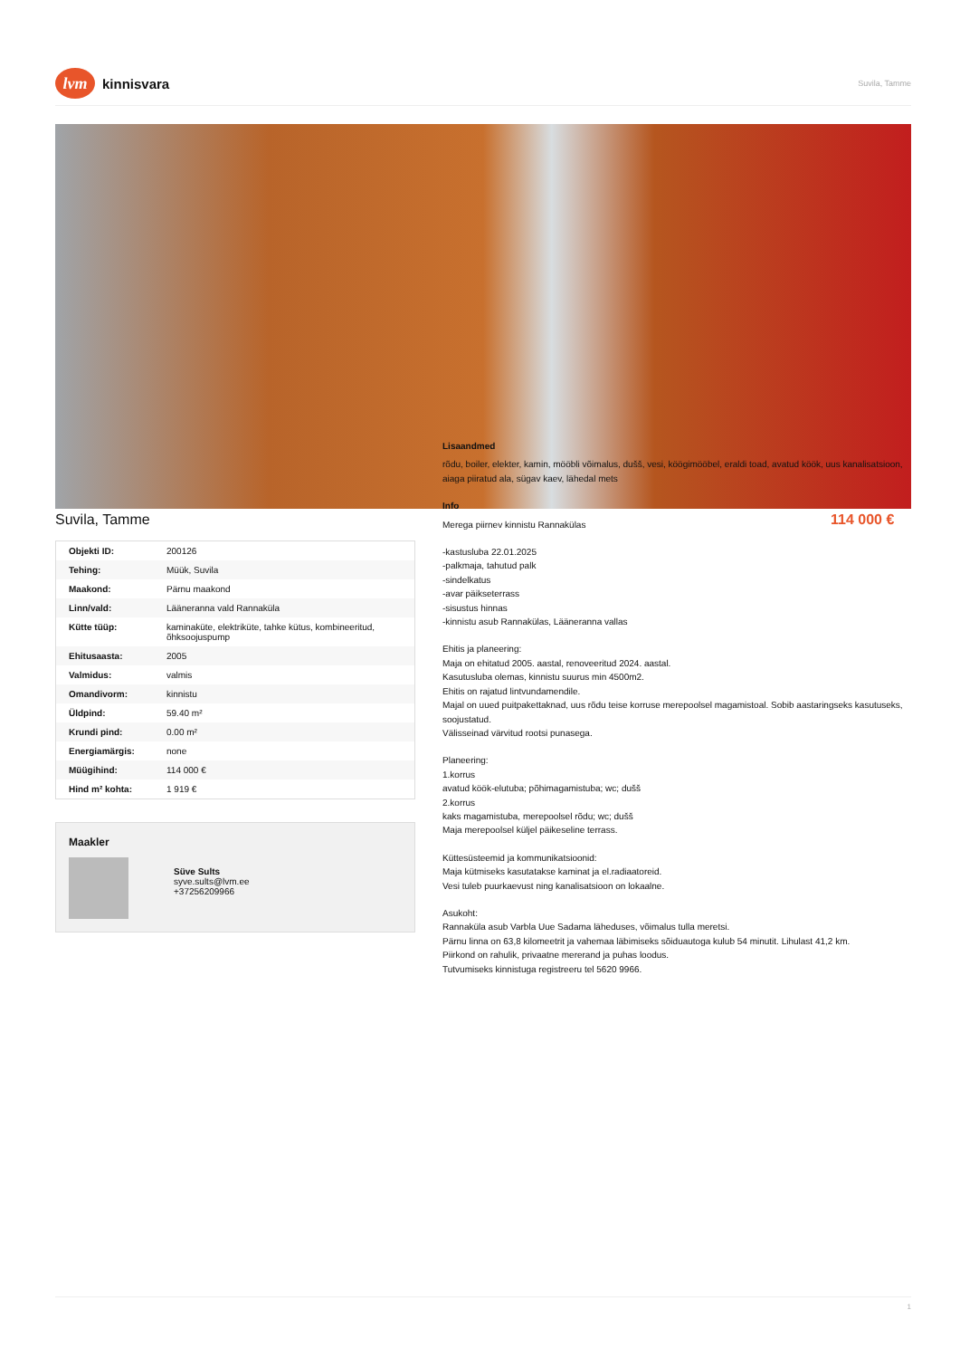lvm kinnisvara
Suvila, Tamme
Suvila, Tamme
| Objekti ID: | 200126 |
| Tehing: | Müük, Suvila |
| Maakond: | Pärnu maakond |
| Linn/vald: | Lääneranna vald Rannaküla |
| Kütte tüüp: | kaminaküte, elektriküte, tahke kütus, kombineeritud, õhksoojuspump |
| Ehitusaasta: | 2005 |
| Valmidus: | valmis |
| Omandivorm: | kinnistu |
| Üldpind: | 59.40 m² |
| Krundi pind: | 0.00 m² |
| Energiamärgis: | none |
| Müügihind: | 114 000 € |
| Hind m² kohta: | 1 919 € |
Maakler
Süve Sults
syve.sults@lvm.ee
+37256209966
114 000 €
Lisaandmed
rõdu, boiler, elekter, kamin, mööbli võimalus, dušš, vesi, köögimööbel, eraldi toad, avatud köök, uus kanalisatsioon, aiaga piiratud ala, sügav kaev, lähedal mets
Info
Merega piirnev kinnistu Rannakülas
-kastusluba 22.01.2025
-palkmaja, tahutud palk
-sindelkatus
-avar päikseterrass
-sisustus hinnas
-kinnistu asub Rannakülas, Lääneranna vallas
Ehitis ja planeering:
Maja on ehitatud 2005. aastal, renoveeritud 2024. aastal.
Kasutusluba olemas, kinnistu suurus min 4500m2.
Ehitis on rajatud lintvundamendile.
Majal on uued puitpakettaknad, uus rõdu teise korruse merepoolsel magamistoal. Sobib aastaringseks kasutuseks, soojustatud.
Välisseinad värvitud rootsi punasega.
Planeering:
1.korrus
avatud köök-elutuba; põhimagamistuba; wc; dušš
2.korrus
kaks magamistuba, merepoolsel rõdu; wc; dušš
Maja merepoolsel küljel päikeseline terrass.
Küttesüsteemid ja kommunikatsioonid:
Maja kütmiseks kasutatakse kaminat ja el.radiaatoreid.
Vesi tuleb puurkaevust ning kanalisatsioon on lokaalne.
Asukoht:
Rannaküla asub Varbla Uue Sadama läheduses, võimalus tulla meretsi.
Pärnu linna on 63,8 kilomeetrit ja vahemaa läbimiseks sõiduautoga kulub 54 minutit. Lihulast 41,2 km.
Piirkond on rahulik, privaatne mererand ja puhas loodus.
Tutvumiseks kinnistuga registreeru tel 5620 9966.
1